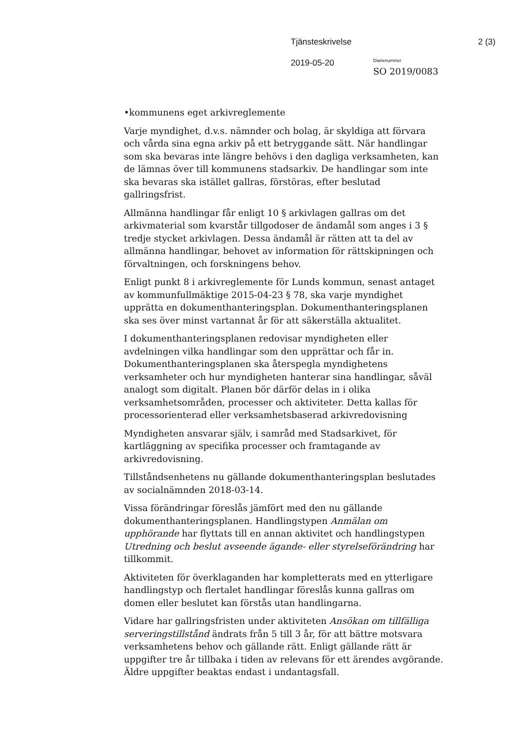Tjänsteskrivelse 2 (3)
2019-05-20
Diarienummer
SO 2019/0083
•kommunens eget arkivreglemente
Varje myndighet, d.v.s. nämnder och bolag, är skyldiga att förvara och vårda sina egna arkiv på ett betryggande sätt. När handlingar som ska bevaras inte längre behövs i den dagliga verksamheten, kan de lämnas över till kommunens stadsarkiv. De handlingar som inte ska bevaras ska istället gallras, förstöras, efter beslutad gallringsfrist.
Allmänna handlingar får enligt 10 § arkivlagen gallras om det arkivmaterial som kvarstår tillgodoser de ändamål som anges i 3 § tredje stycket arkivlagen. Dessa ändamål är rätten att ta del av allmänna handlingar, behovet av information för rättskipningen och förvaltningen, och forskningens behov.
Enligt punkt 8 i arkivreglemente för Lunds kommun, senast antaget av kommunfullmäktige 2015-04-23 § 78, ska varje myndighet upprätta en dokumenthanteringsplan. Dokumenthanteringsplanen ska ses över minst vartannat år för att säkerställa aktualitet.
I dokumenthanteringsplanen redovisar myndigheten eller avdelningen vilka handlingar som den upprättar och får in. Dokumenthanteringsplanen ska återspegla myndighetens verksamheter och hur myndigheten hanterar sina handlingar, såväl analogt som digitalt. Planen bör därför delas in i olika verksamhetsområden, processer och aktiviteter. Detta kallas för processorienterad eller verksamhetsbaserad arkivredovisning
Myndigheten ansvarar själv, i samråd med Stadsarkivet, för kartläggning av specifika processer och framtagande av arkivredovisning.
Tillståndsenhetens nu gällande dokumenthanteringsplan beslutades av socialnämnden 2018-03-14.
Vissa förändringar föreslås jämfört med den nu gällande dokumenthanteringsplanen. Handlingstypen Anmälan om upphörande har flyttats till en annan aktivitet och handlingstypen Utredning och beslut avseende ägande- eller styrelseförändring har tillkommit.
Aktiviteten för överklaganden har kompletterats med en ytterligare handlingstyp och flertalet handlingar föreslås kunna gallras om domen eller beslutet kan förstås utan handlingarna.
Vidare har gallringsfristen under aktiviteten Ansökan om tillfälliga serveringstillstånd ändrats från 5 till 3 år, för att bättre motsvara verksamhetens behov och gällande rätt. Enligt gällande rätt är uppgifter tre år tillbaka i tiden av relevans för ett ärendes avgörande. Äldre uppgifter beaktas endast i undantagsfall.